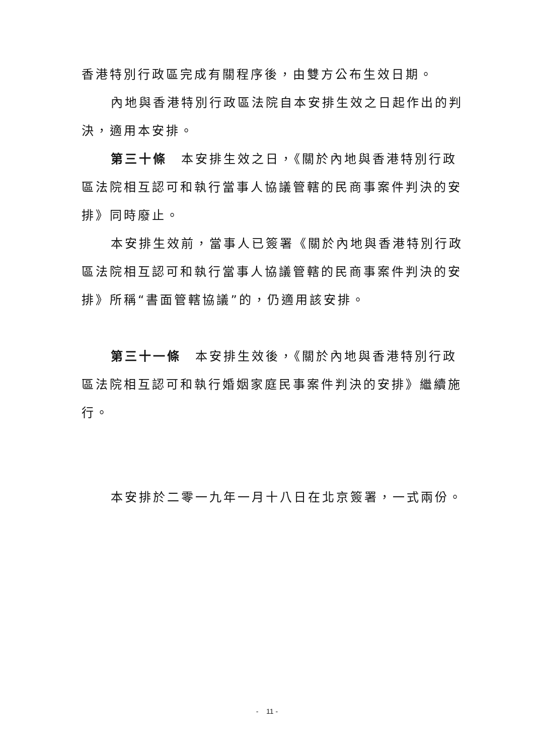香港特別行政區完成有關程序後，由雙方公布生效日期。
內地與香港特別行政區法院自本安排生效之日起作出的判決，適用本安排。
第三十條　本安排生效之日，《關於內地與香港特別行政區法院相互認可和執行當事人協議管轄的民商事案件判決的安排》同時廢止。
本安排生效前，當事人已簽署《關於內地與香港特別行政區法院相互認可和執行當事人協議管轄的民商事案件判決的安排》所稱“書面管轄協議”的，仍適用該安排。
第三十一條　本安排生效後，《關於內地與香港特別行政區法院相互認可和執行婚姻家庭民事案件判決的安排》繼續施行。
本安排於二零一九年一月十八日在北京簽署，一式兩份。
- 11 -